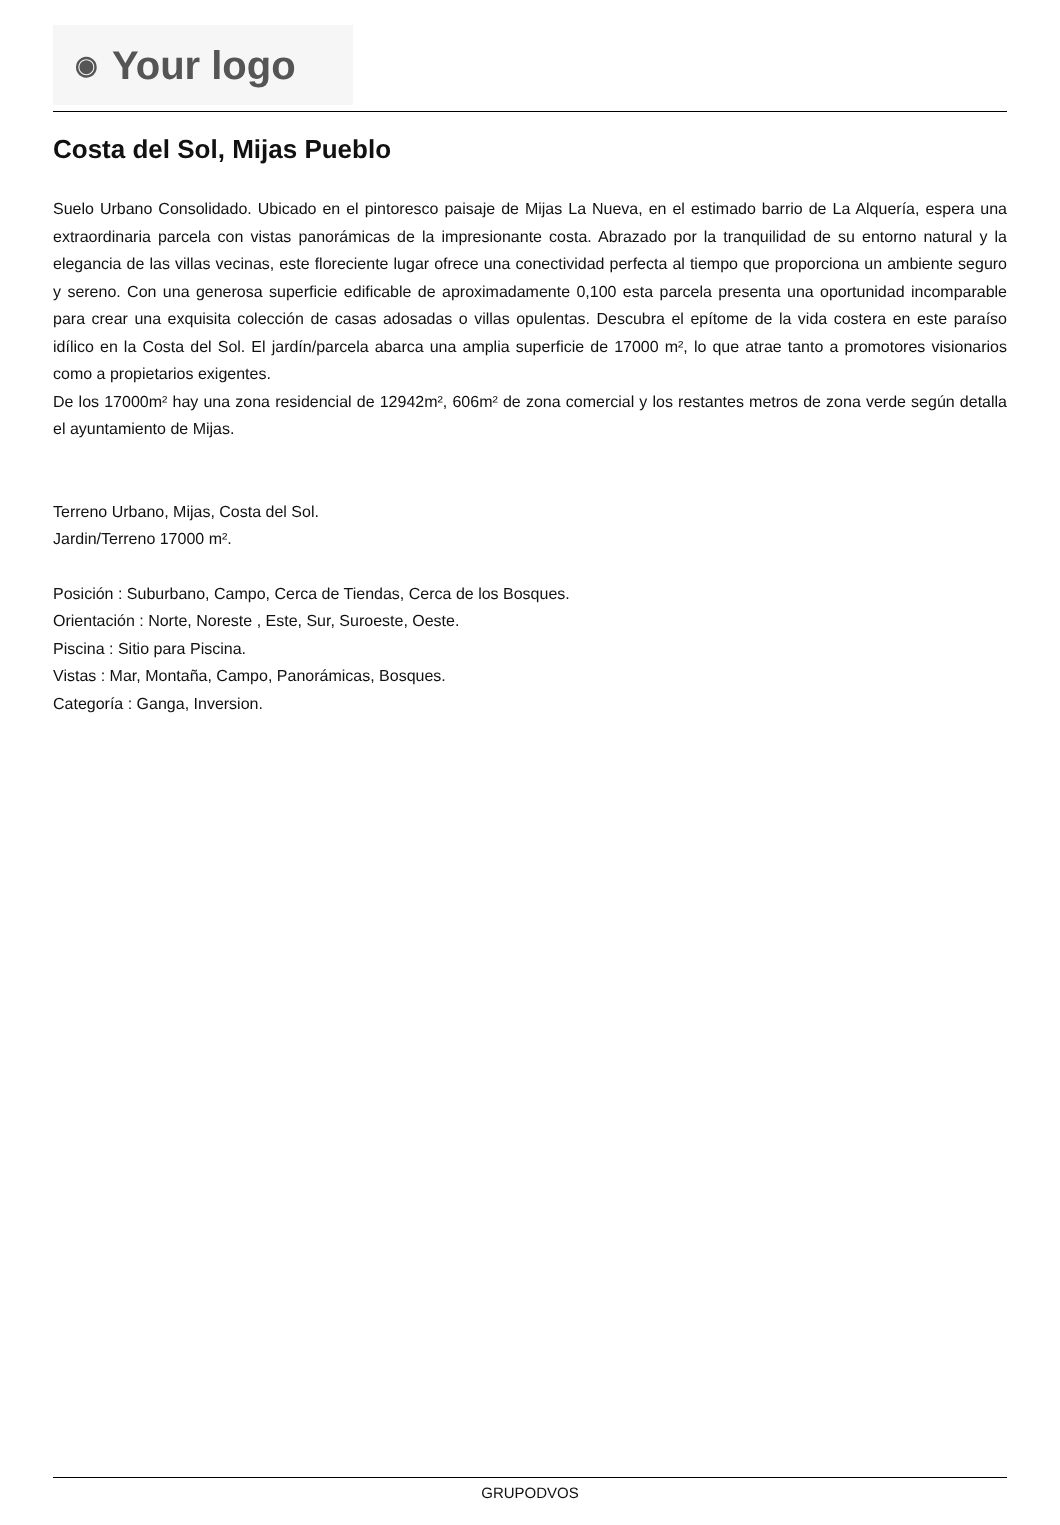◉ Your logo
Costa del Sol, Mijas Pueblo
Suelo Urbano Consolidado. Ubicado en el pintoresco paisaje de Mijas La Nueva, en el estimado barrio de La Alquería, espera una extraordinaria parcela con vistas panorámicas de la impresionante costa. Abrazado por la tranquilidad de su entorno natural y la elegancia de las villas vecinas, este floreciente lugar ofrece una conectividad perfecta al tiempo que proporciona un ambiente seguro y sereno. Con una generosa superficie edificable de aproximadamente 0,100 esta parcela presenta una oportunidad incomparable para crear una exquisita colección de casas adosadas o villas opulentas. Descubra el epítome de la vida costera en este paraíso idílico en la Costa del Sol. El jardín/parcela abarca una amplia superficie de 17000 m², lo que atrae tanto a promotores visionarios como a propietarios exigentes.
De los 17000m² hay una zona residencial de 12942m², 606m² de zona comercial y los restantes metros de zona verde según detalla el ayuntamiento de Mijas.
Terreno Urbano, Mijas, Costa del Sol.
Jardin/Terreno 17000 m².
Posición : Suburbano, Campo, Cerca de Tiendas, Cerca de los Bosques.
Orientación : Norte, Noreste , Este, Sur, Suroeste, Oeste.
Piscina : Sitio para Piscina.
Vistas : Mar, Montaña, Campo, Panorámicas, Bosques.
Categoría : Ganga, Inversion.
GRUPODVOS